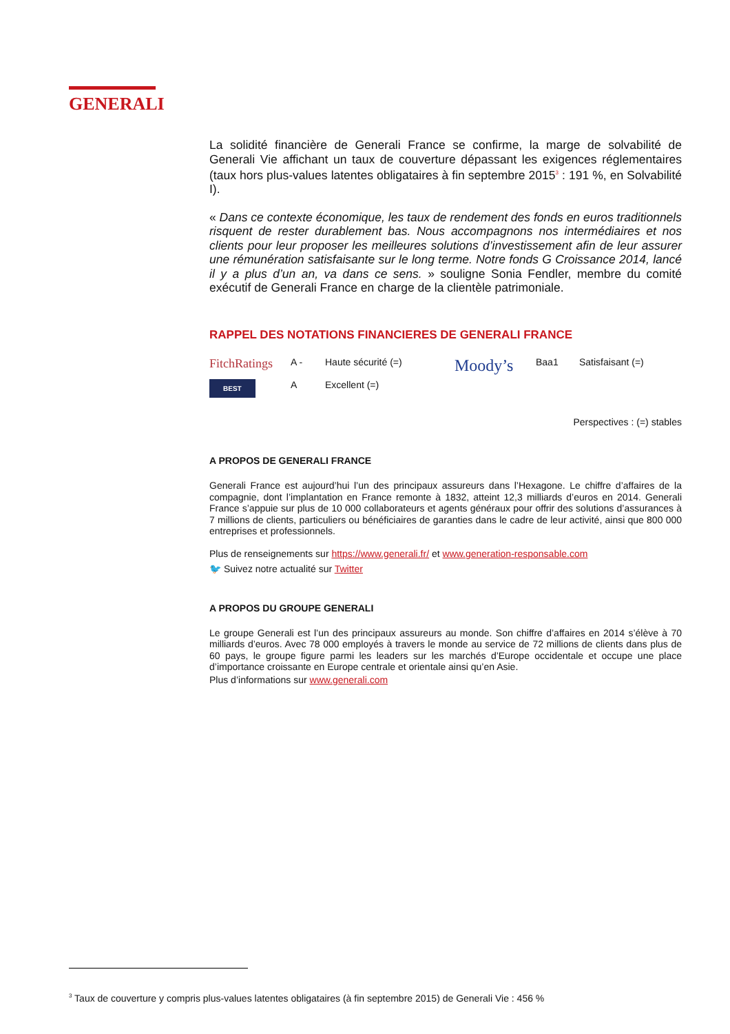GENERALI
La solidité financière de Generali France se confirme, la marge de solvabilité de Generali Vie affichant un taux de couverture dépassant les exigences réglementaires (taux hors plus-values latentes obligataires à fin septembre 2015<sup>3</sup> : 191 %, en Solvabilité I).
« Dans ce contexte économique, les taux de rendement des fonds en euros traditionnels risquent de rester durablement bas. Nous accompagnons nos intermédiaires et nos clients pour leur proposer les meilleures solutions d’investissement afin de leur assurer une rémunération satisfaisante sur le long terme. Notre fonds G Croissance 2014, lancé il y a plus d’un an, va dans ce sens. » souligne Sonia Fendler, membre du comité exécutif de Generali France en charge de la clientèle patrimoniale.
RAPPEL DES NOTATIONS FINANCIERES DE GENERALI FRANCE
| FitchRatings | A - | Haute sécurité (=) | Moody’s | Baa1 | Satisfaisant (=) |
| BEST | A | Excellent (=) | | | |
Perspectives : (=) stables
A PROPOS DE GENERALI FRANCE
Generali France est aujourd’hui l’un des principaux assureurs dans l’Hexagone. Le chiffre d’affaires de la compagnie, dont l’implantation en France remonte à 1832, atteint 12,3 milliards d’euros en 2014. Generali France s’appuie sur plus de 10 000 collaborateurs et agents généraux pour offrir des solutions d’assurances à 7 millions de clients, particuliers ou bénéficiaires de garanties dans le cadre de leur activité, ainsi que 800 000 entreprises et professionnels.
Plus de renseignements sur https://www.generali.fr/ et www.generation-responsable.com
🐦 Suivez notre actualité sur Twitter
A PROPOS DU GROUPE GENERALI
Le groupe Generali est l’un des principaux assureurs au monde. Son chiffre d’affaires en 2014 s’élève à 70 milliards d’euros. Avec 78 000 employés à travers le monde au service de 72 millions de clients dans plus de 60 pays, le groupe figure parmi les leaders sur les marchés d’Europe occidentale et occupe une place d’importance croissante en Europe centrale et orientale ainsi qu’en Asie.
Plus d’informations sur www.generali.com
<sup>3</sup> Taux de couverture y compris plus-values latentes obligataires (à fin septembre 2015) de Generali Vie : 456 %